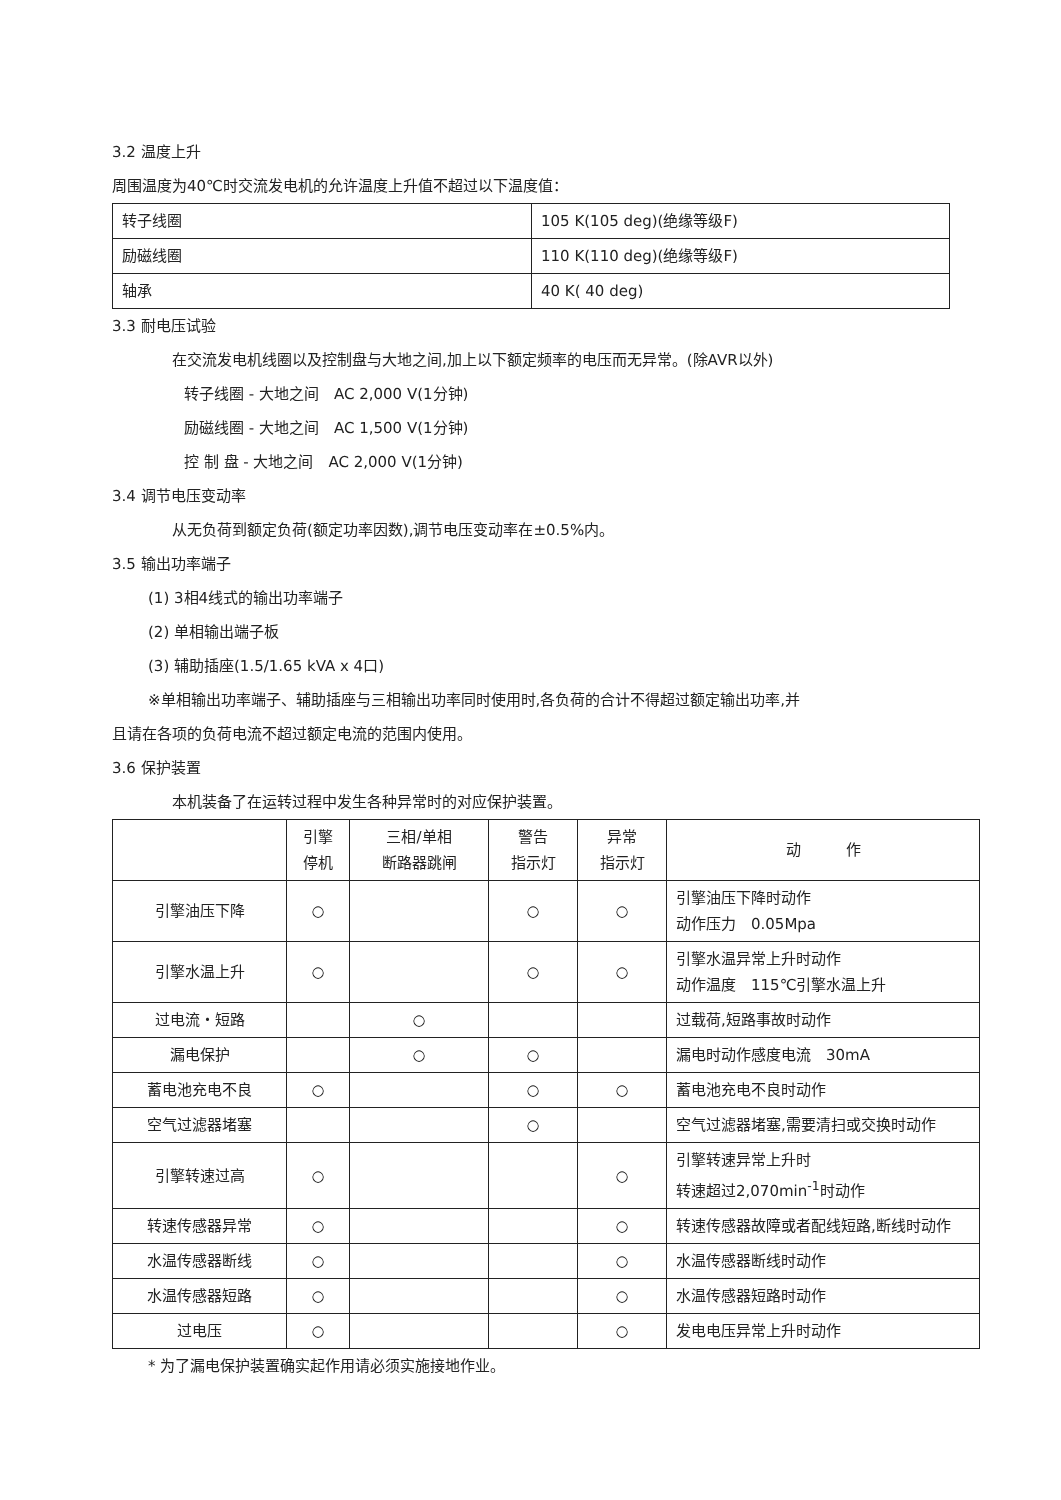3.2 温度上升
周围温度为40℃时交流发电机的允许温度上升值不超过以下温度值：
| 转子线圈 | 105 K(105 deg)(绝缘等级F) |
| 励磁线圈 | 110 K(110 deg)(绝缘等级F) |
| 轴承 | 40 K( 40 deg) |
3.3 耐电压试验
在交流发电机线圈以及控制盘与大地之间,加上以下额定频率的电压而无异常。(除AVR以外)
转子线圈 - 大地之间　AC 2,000 V(1分钟)
励磁线圈 - 大地之间　AC 1,500 V(1分钟)
控 制 盘 - 大地之间　AC 2,000 V(1分钟)
3.4 调节电压变动率
从无负荷到额定负荷(额定功率因数),调节电压变动率在±0.5%内。
3.5 输出功率端子
(1) 3相4线式的输出功率端子
(2) 单相输出端子板
(3) 辅助插座(1.5/1.65 kVA x 4口)
※单相输出功率端子、辅助插座与三相输出功率同时使用时,各负荷的合计不得超过额定输出功率,并
且请在各项的负荷电流不超过额定电流的范围内使用。
3.6 保护装置
本机装备了在运转过程中发生各种异常时的对应保护装置。
| | 引擎 停机 | 三相/单相 断路器跳闸 | 警告 指示灯 | 异常 指示灯 | 动 作 |
| 引擎油压下降 | ○ | | ○ | ○ | 引擎油压下降时动作 动作压力 0.05Mpa |
| 引擎水温上升 | ○ | | ○ | ○ | 引擎水温异常上升时动作 动作温度 115℃引擎水温上升 |
| 过电流・短路 | | ○ | | | 过载荷,短路事故时动作 |
| 漏电保护 | | ○ | ○ | | 漏电时动作感度电流 30mA |
| 蓄电池充电不良 | ○ | | ○ | ○ | 蓄电池充电不良时动作 |
| 空气过滤器堵塞 | | | ○ | | 空气过滤器堵塞,需要清扫或交换时动作 |
| 引擎转速过高 | ○ | | | ○ | 引擎转速异常上升时 转速超过2,070min<sup>-1</sup>时动作 |
| 转速传感器异常 | ○ | | | ○ | 转速传感器故障或者配线短路,断线时动作 |
| 水温传感器断线 | ○ | | | ○ | 水温传感器断线时动作 |
| 水温传感器短路 | ○ | | | ○ | 水温传感器短路时动作 |
| 过电压 | ○ | | | ○ | 发电电压异常上升时动作 |
* 为了漏电保护装置确实起作用请必须实施接地作业。